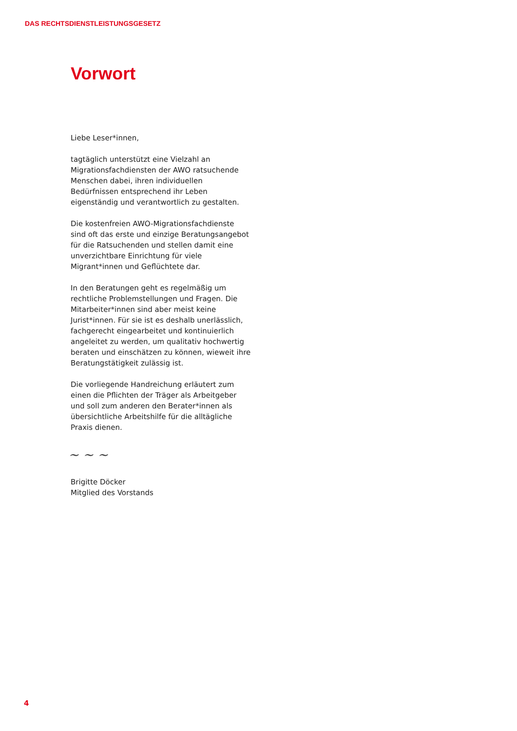DAS RECHTSDIENSTLEISTUNGSGESETZ
Vorwort
Liebe Leser*innen,
tagtäglich unterstützt eine Vielzahl an Migrationsfachdiensten der AWO ratsuchende Menschen dabei, ihren individuellen Bedürfnissen entsprechend ihr Leben eigenständig und verantwortlich zu gestalten.
Die kostenfreien AWO-Migrationsfachdienste sind oft das erste und einzige Beratungsangebot für die Ratsuchenden und stellen damit eine unverzichtbare Einrichtung für viele Migrant*innen und Geflüchtete dar.
In den Beratungen geht es regelmäßig um rechtliche Problemstellungen und Fragen. Die Mitarbeiter*innen sind aber meist keine Jurist*innen. Für sie ist es deshalb unerlässlich, fachgerecht eingearbeitet und kontinuierlich angeleitet zu werden, um qualitativ hochwertig beraten und einschätzen zu können, wieweit ihre Beratungstätigkeit zulässig ist.
Die vorliegende Handreichung erläutert zum einen die Pflichten der Träger als Arbeitgeber und soll zum anderen den Berater*innen als übersichtliche Arbeitshilfe für die alltägliche Praxis dienen.
~ ~ ~
Brigitte Döcker
Mitglied des Vorstands
4